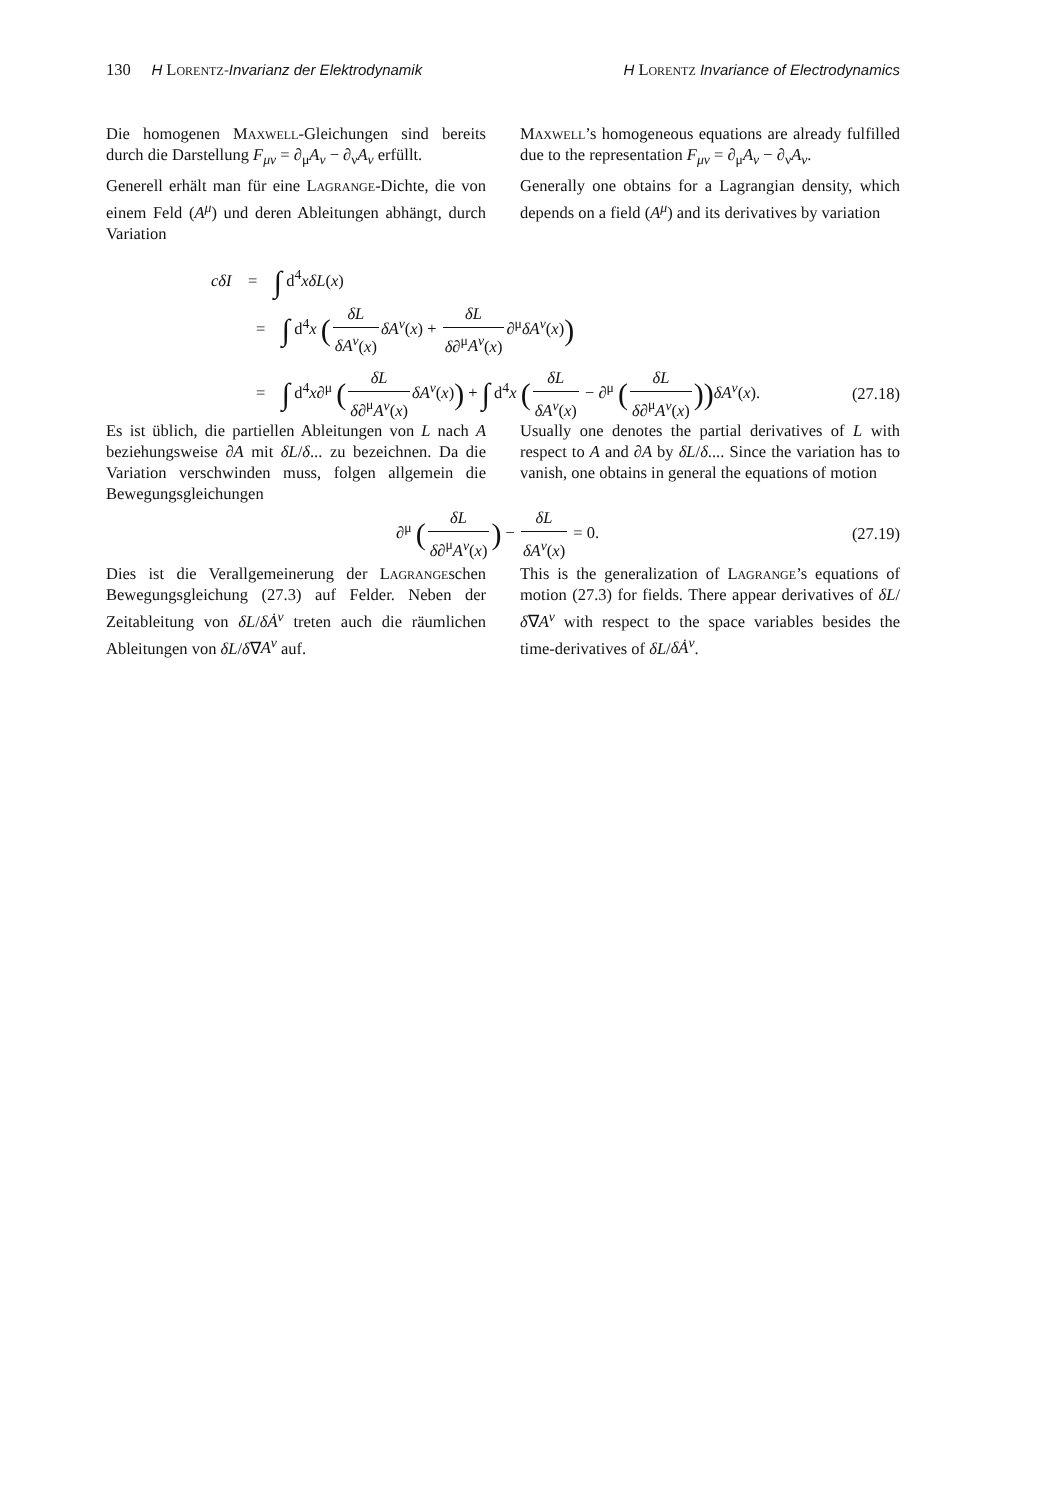130 H Lorentz-Invarianz der Elektrodynamik H Lorentz Invariance of Electrodynamics
Die homogenen Maxwell-Gleichungen sind bereits durch die Darstellung F<sub>μν</sub> = ∂<sub>μ</sub>A<sub>ν</sub> − ∂<sub>ν</sub>A<sub>ν</sub> erfüllt.
Maxwell’s homogeneous equations are already fulfilled due to the representation F<sub>μν</sub> = ∂<sub>μ</sub>A<sub>ν</sub> − ∂<sub>ν</sub>A<sub>ν</sub>.
Generell erhält man für eine Lagrange-Dichte, die von einem Feld (A<sup>μ</sup>) und deren Ableitungen abhängt, durch Variation
Generally one obtains for a Lagrangian density, which depends on a field (A<sup>μ</sup>) and its derivatives by variation
cδI = ∫ d<sup>4</sup>xδL(x)
= ∫ d<sup>4</sup>x (δL δA<sup>ν</sup>(x) δA<sup>ν</sup>(x) + δL δ∂<sup>μ</sup>A<sup>ν</sup>(x)∂<sup>μ</sup>δA<sup>ν</sup>(x))
= ∫ d<sup>4</sup>x∂<sup>μ</sup> (δL δ∂<sup>μ</sup>A<sup>ν</sup>(x) δA<sup>ν</sup>(x)) + ∫ d<sup>4</sup>x (δL δA<sup>ν</sup>(x) − ∂<sup>μ</sup> (δL δ∂<sup>μ</sup>A<sup>ν</sup>(x))) δA<sup>ν</sup>(x). (27.18)
Es ist üblich, die partiellen Ableitungen von L nach A beziehungsweise ∂A mit δL/δ... zu bezeichnen. Da die Variation verschwinden muss, folgen allgemein die Bewegungsgleichungen
Usually one denotes the partial derivatives of L with respect to A and ∂A by δL/δ.... Since the variation has to vanish, one obtains in general the equations of motion
∂<sup>μ</sup> (δL δ∂<sup>μ</sup>A<sup>ν</sup>(x)) − δL δA<sup>ν</sup>(x) = 0. (27.19)
Dies ist die Verallgemeinerung der Lagrangeschen Bewegungsgleichung (27.3) auf Felder. Neben der Zeitableitung von δL/δȦ<sup>ν</sup> treten auch die räumlichen Ableitungen von δL/δ∇A<sup>ν</sup> auf.
This is the generalization of Lagrange’s equations of motion (27.3) for fields. There appear derivatives of δL/δ∇A<sup>ν</sup> with respect to the space variables besides the time-derivatives of δL/δȦ<sup>ν</sup>.